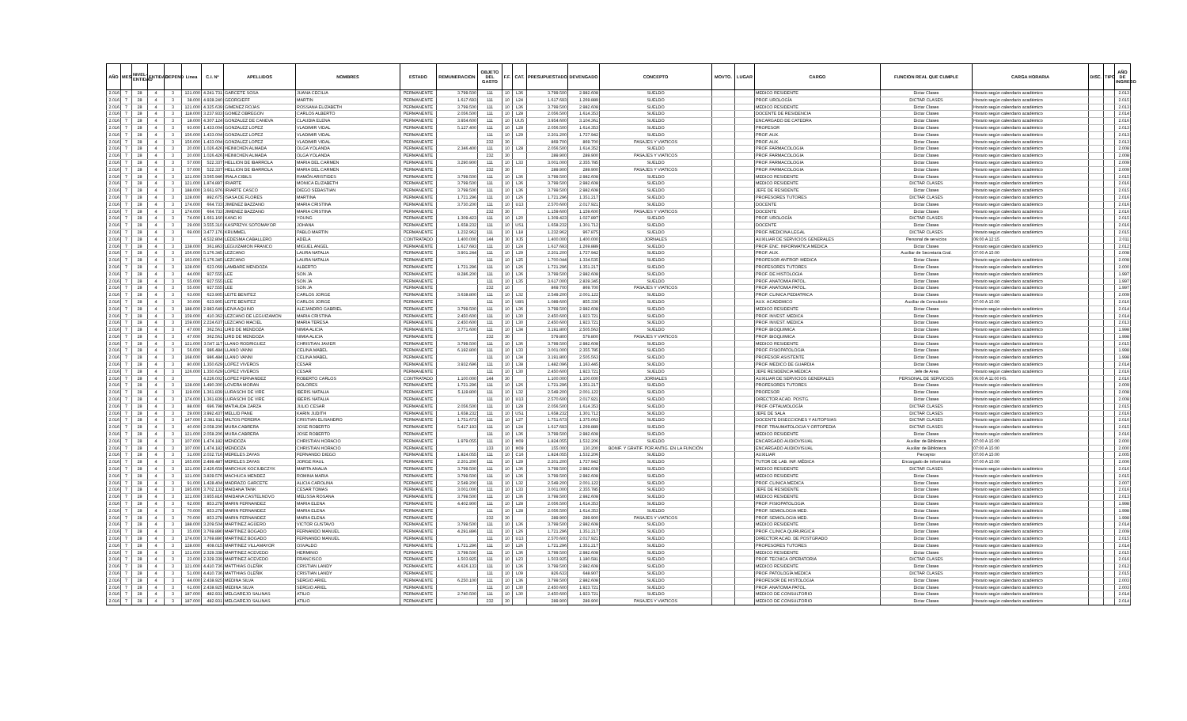| AÑO | MES | NIVEL-ENTIDAD | ENTIDAD | DEPEND | Linea | C.I. Nº | APELLIDOS | NOMBRES | ESTADO | REMUNERACION | OBJETO DEL GASTO | F.F. | CAT. | PRESUPUESTADO | DEVENGADO | CONCEPTO | MOVTO. | LUGAR | CARGO | FUNCION REAL QUE CUMPLE | CARGA HORARIA | DISC. | TIPO | AÑO DE INGRESO |
| --- | --- | --- | --- | --- | --- | --- | --- | --- | --- | --- | --- | --- | --- | --- | --- | --- | --- | --- | --- | --- | --- | --- | --- | --- |
| 2.016 | 7 | 28 | 4 | 3 | 121.000 | 4.241.731 | GARCETE SOSA | JUANA CECILIA | PERMANENTE | 3.799.500 | 111 | 10 | L36 | 3.799.500 | 2.982.608 | SUELDO | | | MEDICO RESIDENTE | Dictar Clases | Horario según calendario académico | | | 2.013 |
| 2.016 | 7 | 28 | 4 | 3 | 38.000 | 4.928.240 | GEORGIEFF | MARTIN | PERMANENTE | 1.617.693 | 111 | 10 | L24 | 1.617.693 | 1.269.889 | SUELDO | | | PROF. UROLOGÍA | DICTAR CLASES | Horario según calendario académico | | | 2.015 |
| 2.016 | 7 | 28 | 4 | 3 | 121.000 | 4.325.639 | GIMENEZ ROJAS | ROSSANA ELIZABETH | PERMANENTE | 3.799.500 | 111 | 10 | L36 | 3.799.500 | 2.982.608 | SUELDO | | | MEDICO RESIDENTE | Dictar Clases | Horario según calendario académico | | | 2.013 |
| 2.016 | 7 | 28 | 4 | 3 | 118.000 | 3.237.933 | GOMEZ OBREGON | CARLOS ALBERTO | PERMANENTE | 2.056.500 | 111 | 10 | L28 | 2.056.500 | 1.614.353 | SUELDO | | | DOCENTE DE RESIDENCIA | Dictar Clases | Horario según calendario académico | | | 2.014 |
| 2.016 | 7 | 28 | 4 | 3 | 18.000 | 4.307.124 | GONZALEZ DE CANEVA | CLAUDIA ELENA | PERMANENTE | 3.954.600 | 111 | 10 | UU5 | 3.954.600 | 3.104.361 | SUELDO | | | ENCARGADO DE CATEDRA | Dictar Clases | Horario según calendario académico | | | 2.016 |
| 2.016 | 7 | 28 | 4 | 3 | 93.000 | 1.433.004 | GONZALEZ LOPEZ | VLADIMIR VIDAL | PERMANENTE | 5.127.400 | 111 | 10 | L28 | 2.056.500 | 1.614.353 | SUELDO | | | PROFESOR | Dictar Clases | Horario según calendario académico | | | 2.013 |
| 2.016 | 7 | 28 | 4 | 3 | 156.000 | 1.433.004 | GONZALEZ LOPEZ | VLADIMIR VIDAL | PERMANENTE | | 111 | 10 | L29 | 2.201.200 | 1.727.942 | SUELDO | | | PROF. AUX. | Dictar Clases | Horario según calendario académico | | | 2.013 |
| 2.016 | 7 | 28 | 4 | 3 | 156.000 | 1.433.004 | GONZALEZ LOPEZ | VLADIMIR VIDAL | PERMANENTE | | 232 | 30 | | 869.700 | 869.700 | PASAJES Y VIATICOS | | | PROF. AUX. | Dictar Clases | Horario según calendario académico | | | 2.013 |
| 2.016 | 7 | 28 | 4 | 3 | 20.000 | 1.026.426 | HEINICHEN ALMADA | OLGA YOLANDA | PERMANENTE | 2.346.400 | 111 | 10 | L28 | 2.056.500 | 1.614.352 | SUELDO | | | PROF. FARMACOLOGIA | Dictar Clases | Horario según calendario académico | | | 2.008 |
| 2.016 | 7 | 28 | 4 | 3 | 20.000 | 1.026.426 | HEINICHEN ALMADA | OLGA YOLANDA | PERMANENTE | | 232 | 30 | | 289.900 | 289.900 | PASAJES Y VIATICOS | | | PROF. FARMACOLOGIA | Dictar Clases | Horario según calendario académico | | | 2.008 |
| 2.016 | 7 | 28 | 4 | 3 | 57.000 | 522.337 | HELLION DE IBARROLA | MARIA DEL CARMEN | PERMANENTE | 3.290.900 | 111 | 10 | L33 | 3.001.000 | 2.355.785 | SUELDO | | | PROF. FARMACOLOGIA | Dictar Clases | Horario según calendario académico | | | 2.009 |
| 2.016 | 7 | 28 | 4 | 3 | 57.000 | 522.337 | HELLION DE IBARROLA | MARIA DEL CARMEN | PERMANENTE | | 232 | 30 | | 289.900 | 289.900 | PASAJES Y VIATICOS | | | PROF. FARMACOLOGIA | Dictar Clases | Horario según calendario académico | | | 2.009 |
| 2.016 | 7 | 28 | 4 | 3 | 121.000 | 3.565.946 | IRALA CIBILS | RAMÓN ARISTIDES | PERMANENTE | 3.799.500 | 111 | 10 | L36 | 3.799.500 | 2.982.608 | SUELDO | | | MEDICO RESIDENTE | Dictar Clases | Horario según calendario académico | | | 2.015 |
| 2.016 | 7 | 28 | 4 | 3 | 121.000 | 1.874.897 | IRIARTE | MONICA ELIZABETH | PERMANENTE | 3.799.500 | 111 | 10 | L36 | 3.799.500 | 2.982.608 | SUELDO | | | MEDICO RESIDENTE | DICTAR CLASES | Horario según calendario académico | | | 2.016 |
| 2.016 | 7 | 28 | 4 | 3 | 188.000 | 3.661.976 | IRIARTE CASCO | DIEGO SEBASTIAN | PERMANENTE | 3.799.500 | 111 | 10 | L36 | 3.799.500 | 2.982.608 | SUELDO | | | JEFE DE RESIDENTE | Dictar Clases | Horario según calendario académico | | | 2.015 |
| 2.016 | 7 | 28 | 4 | 3 | 128.000 | 892.675 | ISASA DE FLORES | MARTINA | PERMANENTE | 1.721.296 | 111 | 10 | L26 | 1.721.296 | 1.351.217 | SUELDO | | | PROFESORES TUTORES | DICTAR CLASES | Horario según calendario académico | | | 2.016 |
| 2.016 | 7 | 28 | 4 | 3 | 174.000 | 664.733 | JIMENEZ BAZZANO | MARIA CRISTINA | PERMANENTE | 3.730.200 | 111 | 10 | U13 | 2.570.600 | 2.017.921 | SUELDO | | | DOCENTE | Dictar Clases | Horario según calendario académico | | | 2.016 |
| 2.016 | 7 | 28 | 4 | 3 | 174.000 | 664.733 | JIMENEZ BAZZANO | MARIA CRISTINA | PERMANENTE | | 232 | 30 | | 1.159.600 | 1.159.600 | PASAJES Y VIATICOS | | | DOCENTE | Dictar Clases | Horario según calendario académico | | | 2.016 |
| 2.016 | 7 | 28 | 4 | 3 | 74.000 | 1.661.160 | KANG KI | YOUNG | PERMANENTE | 1.309.423 | 111 | 10 | L20 | 1.309.423 | 1.027.897 | SUELDO | | | PROF. UROLOGÍA | DICTAR CLASES | Horario según calendario académico | | | 2.015 |
| 2.016 | 7 | 28 | 4 | 3 | 29.000 | 3.555.310 | KASPRZYK SOTOMAYOR | JOHANA | PERMANENTE | 1.658.232 | 111 | 10 | US1 | 1.658.232 | 1.301.712 | SUELDO | | | DOCENTE | Dictar Clases | Horario según calendario académico | | | 2.016 |
| 2.016 | 7 | 28 | 4 | 3 | 69.000 | 3.477.176 | KRUMMEL | PABLO MARTIN | PERMANENTE | 1.232.962 | 111 | 10 | L18 | 1.232.962 | 967.875 | SUELDO | | | PROF. MEDICINA LEGAL | DICTAR CLASES | Horario según calendario académico | | | 2.015 |
| 2.016 | 7 | 28 | 4 | 3 | | 4.532.804 | LEDESMA CABALLERO | ADELA | CONTRATADO | 1.400.000 | 144 | 30 | XJ5 | 1.400.000 | 1.400.000 | JORNALES | | | AUXILIAR DE SERVICIOS GENERALES | Personal de servicios | 06:00 A 12:15 | | | 2.011 |
| 2.016 | 7 | 28 | 4 | 3 | 138.000 | 361.863 | LEGUIZAMON FRANCO | MIGUEL ANGEL | PERMANENTE | 1.617.693 | 111 | 10 | L24 | 1.617.693 | 1.269.889 | SUELDO | | | PROF. ENC. INFORMATICA MEDICA | Dictar Clases | Horario según calendario académico | | | 2.012 |
| 2.016 | 7 | 28 | 4 | 3 | 156.000 | 5.176.345 | LEZCANO | LAURA NATALIA | PERMANENTE | 3.901.244 | 111 | 10 | L29 | 2.201.200 | 1.727.942 | SUELDO | | | PROF. AUX. | Auxiliar de Secretaria Gral. | 07:00 A 15:00 | | | 2.008 |
| 2.016 | 7 | 28 | 4 | 3 | 163.000 | 5.176.345 | LEZCANO | LAURA NATALIA | PERMANENTE | | 111 | 10 | L25 | 1.700.044 | 1.334.535 | SUELDO | | | PROFESOR ANTROP. MEDICA | Dictar Clases | Horario según calendario académico | | | 2.008 |
| 2.016 | 7 | 28 | 4 | 3 | 128.000 | 623.069 | LAMBARE MENDOZA | ALBERTO | PERMANENTE | 1.721.296 | 111 | 10 | L26 | 1.721.296 | 1.351.217 | SUELDO | | | PROFESORES TUTORES | Dictar Clases | Horario según calendario académico | | | 2.000 |
| 2.016 | 7 | 28 | 4 | 3 | 44.000 | 927.555 | LEE | SON JA | PERMANENTE | 8.286.200 | 111 | 10 | L36 | 3.799.500 | 2.982.608 | SUELDO | | | PROF. DE HISTOLOGIA | Dictar Clases | Horario según calendario académico | | | 1.997 |
| 2.016 | 7 | 28 | 4 | 3 | 55.000 | 927.555 | LEE | SON JA | PERMANENTE | | 111 | 10 | L35 | 3.617.000 | 2.839.345 | SUELDO | | | PROF. ANATOMIA PATOL. | Dictar Clases | Horario según calendario académico | | | 1.997 |
| 2.016 | 7 | 28 | 4 | 3 | 55.000 | 927.555 | LEE | SON JA | PERMANENTE | | 232 | 10 | | 869.700 | 869.700 | PASAJES Y VIATICOS | | | PROF. ANATOMIA PATOL. | Dictar Clases | Horario según calendario académico | | | 1.997 |
| 2.016 | 7 | 28 | 4 | 3 | 63.000 | 623.905 | LEITE BENITEZ | CARLOS JORGE | PERMANENTE | 3.638.800 | 111 | 10 | L32 | 2.549.200 | 2.001.122 | SUELDO | | | PROF. CLINICA PEDIATRICA | Dictar Clases | Horario según calendario académico | | | 2.009 |
| 2.016 | 7 | 28 | 4 | 3 | 30.000 | 623.905 | LEITE BENITEZ | CARLOS JORGE | PERMANENTE | | 111 | 10 | U8S | 1.089.600 | 855.336 | SUELDO | | | AUX. ACADEMICO | Auxiliar de Consultorio | 07:00 A 15:00 | | | 2.016 |
| 2.016 | 7 | 28 | 4 | 3 | 188.000 | 2.983.649 | LEIVA AQUINO | ALEJANDRO GABRIEL | PERMANENTE | 3.799.500 | 111 | 10 | L36 | 3.799.500 | 2.982.608 | SUELDO | | | MEDICO RESIDENTE | Dictar Clases | Horario según calendario académico | | | 2.014 |
| 2.016 | 7 | 28 | 4 | 3 | 159.000 | 410.362 | LEZCANO DE LEGUIZAMON | MARIA CRISTINA | PERMANENTE | 2.450.600 | 111 | 10 | L30 | 2.450.600 | 1.923.721 | SUELDO | | | PROF. INVEST. MEDICA | Dictar Clases | Horario según calendario académico | | | 2.014 |
| 2.016 | 7 | 28 | 4 | 3 | 159.000 | 2.224.637 | LEZCANO MACIEL | MARIA TERESA | PERMANENTE | 2.450.600 | 111 | 10 | L30 | 2.450.600 | 1.923.721 | SUELDO | | | PROF. INVEST. MEDICA | Dictar Clases | Horario según calendario académico | | | 2.013 |
| 2.016 | 7 | 28 | 4 | 3 | 47.000 | 362.561 | LIRD DE MENDOZA | NIMIA ALICIA | PERMANENTE | 3.771.600 | 111 | 10 | L34 | 3.191.800 | 2.505.563 | SUELDO | | | PROF. BIOQUIMICA | Dictar Clases | Horario según calendario académico | | | 1.998 |
| 2.016 | 7 | 28 | 4 | 3 | 47.000 | 362.561 | LIRD DE MENDOZA | NIMIA ALICIA | PERMANENTE | | 232 | 30 | | 579.800 | 579.800 | PASAJES Y VIATICOS | | | PROF. BIOQUIMICA | Dictar Clases | Horario según calendario académico | | | 1.998 |
| 2.016 | 7 | 28 | 4 | 3 | 121.000 | 3.547.117 | LLANO RODRIGUEZ | CHRISTIAN JAVIER | PERMANENTE | 3.799.500 | 111 | 10 | L36 | 3.799.500 | 2.982.608 | SUELDO | | | MEDICO RESIDENTE | Dictar Clases | Horario según calendario académico | | | 2.015 |
| 2.016 | 7 | 28 | 4 | 3 | 56.000 | 986.484 | LLANO VANNI | CELINA MABEL | PERMANENTE | 6.192.800 | 111 | 10 | L33 | 3.001.000 | 2.355.785 | SUELDO | | | PROF. FISIOPATOLOGIA | Dictar Clases | Horario según calendario académico | | | 1.998 |
| 2.016 | 7 | 28 | 4 | 3 | 168.000 | 986.484 | LLANO VANNI | CELINA MABEL | PERMANENTE | | 111 | 10 | L34 | 3.191.800 | 2.505.563 | SUELDO | | | PROFESOR ASISTENTE | Dictar Clases | Horario según calendario académico | | | 1.998 |
| 2.016 | 7 | 28 | 4 | 3 | 80.000 | 1.350.629 | LOPEZ VIVEROS | CESAR | PERMANENTE | 3.932.696 | 111 | 10 | L38 | 1.482.096 | 1.163.445 | SUELDO | | | PROF. MEDICO DE GUARDIA | Dictar Clases | Horario según calendario académico | | | 2.014 |
| 2.016 | 7 | 28 | 4 | 3 | 126.000 | 1.350.629 | LOPEZ VIVEROS | CESAR | PERMANENTE | | 111 | 10 | L30 | 2.450.600 | 1.923.721 | SUELDO | | | JEFE RESIDENCIA MEDICA | Jefe de Area | Horario según calendario académico | | | 2.016 |
| 2.016 | 7 | 28 | 4 | 3 | | 4.226.002 | LOPEZ FERNANDEZ | ROBERTO CARLOS | CONTRATADO | 1.100.000 | 144 | 30 | | 1.100.000 | 1.100.000 | JORNALES | | | AUXILIAR DE SERVICIOS GENERALES | PERSONAL DE SERVICIOS | 06:00 A 11:00 HS. | | | 2.016 |
| 2.016 | 7 | 28 | 4 | 3 | 128.000 | 1.490.300 | LOVERA MORAN | DOLORES | PERMANENTE | 1.721.296 | 111 | 10 | L26 | 1.721.296 | 1.351.217 | SUELDO | | | PROFESORES TUTORES | Dictar Clases | Horario según calendario académico | | | 2.009 |
| 2.016 | 7 | 28 | 4 | 3 | 119.000 | 1.361.839 | LURASCHI DE VIRE | IBERIS NATALIA | PERMANENTE | 5.119.800 | 111 | 10 | L32 | 2.549.200 | 2.001.122 | SUELDO | | | PROFESOR | Dictar Clases | Horario según calendario académico | | | 2.008 |
| 2.016 | 7 | 28 | 4 | 3 | 174.000 | 1.361.839 | LURASCHI DE VIRE | IBERIS NATALIA | PERMANENTE | | 111 | 10 | U13 | 2.570.600 | 2.017.921 | SUELDO | | | DIRECTOR ACAD. POSTG. | Dictar Clases | Horario según calendario académico | | | 2.008 |
| 2.016 | 7 | 28 | 4 | 3 | 88.000 | 696.798 | MATIAUDA ZARZA | JULIO CESAR | PERMANENTE | 2.056.500 | 111 | 10 | L28 | 2.056.500 | 1.614.353 | SUELDO | | | PROF. OFTALMOLOGÍA | DICTAR CLASES | Horario según calendario académico | | | 2.015 |
| 2.016 | 7 | 28 | 4 | 3 | 29.000 | 3.992.437 | MELLID PANE | KARIN JUDITH | PERMANENTE | 1.658.232 | 111 | 10 | US1 | 1.658.232 | 1.301.712 | SUELDO | | | JEFE DE SALA | DICTAR CLASES | Horario según calendario académico | | | 2.016 |
| 2.016 | 7 | 28 | 4 | 3 | 147.000 | 2.381.911 | MILTOS PEREIRA | CRISTIAN ELISANDRO | PERMANENTE | 1.751.673 | 111 | 10 | L27 | 1.751.673 | 1.375.063 | SUELDO | | | DOCENTE DISECCIONES Y AUTOPSIAS | DICTAR CLASES | Horario según calendario académico | | | 2.016 |
| 2.016 | 7 | 28 | 4 | 3 | 40.000 | 2.058.206 | MURA CABRERA | JOSE ROBERTO | PERMANENTE | 5.417.193 | 111 | 10 | L24 | 1.617.693 | 1.269.889 | SUELDO | | | PROF. TRAUMATOLOGIA Y ORTOPEDIA | DICTAR CLASES | Horario según calendario académico | | | 2.015 |
| 2.016 | 7 | 28 | 4 | 3 | 121.000 | 2.058.206 | MURA CABRERA | JOSE ROBERTO | PERMANENTE | | 111 | 10 | L36 | 3.799.500 | 2.982.608 | SUELDO | | | MEDICO RESIDENTE | Dictar Clases | Horario según calendario académico | | | 2.016 |
| 2.016 | 7 | 28 | 4 | 3 | 107.000 | 1.474.182 | MENDOZA | CHRISTIAN HORACIO | PERMANENTE | 1.979.055 | 111 | 10 | H09 | 1.824.055 | 1.532.206 | SUELDO | | | ENCARGADO AUDIOVISUAL | Auxiliar de Biblioteca | 07:00 A 15:00 | | | 2.000 |
| 2.016 | 7 | 28 | 4 | 3 | 107.000 | 1.474.182 | MENDOZA | CHRISTIAN HORACIO | PERMANENTE | | 133 | 10 | H09 | 155.000 | 130.200 | BONIF. Y GRATIF. POR ANTIG. EN LA FUNCIÓN | | | ENCARGADO AUDIOVISUAL | Auxiliar de Biblioteca | 07:00 A 15:00 | | | 2.000 |
| 2.016 | 7 | 28 | 4 | 3 | 31.000 | 2.032.716 | MERELES ZAYAS | FERNANDO DIEGO | PERMANENTE | 1.824.055 | 111 | 10 | C16 | 1.824.055 | 1.532.206 | SUELDO | | | AUXILIAR | Perceptor | 07:00 A 15:00 | | | 2.005 |
| 2.016 | 7 | 28 | 4 | 3 | 165.000 | 2.499.487 | MERELES ZAYAS | JORGE RAUL | PERMANENTE | 2.201.200 | 111 | 10 | L29 | 2.201.200 | 1.727.942 | SUELDO | | | TUTOR DE LAB. INF. MÉDICA | Encargado de Informatica | 07:00 A 15:00 | | | 2.006 |
| 2.016 | 7 | 28 | 4 | 3 | 121.000 | 2.426.659 | MARCHUK KOCIUBCZYK | MARTA ANALIA | PERMANENTE | 3.799.500 | 111 | 10 | L36 | 3.799.500 | 2.982.608 | SUELDO | | | MEDICO RESIDENTE | DICTAR CLASES | Horario según calendario académico | | | 2.016 |
| 2.016 | 7 | 28 | 4 | 3 | 121.000 | 3.839.576 | MACHUCA MENDEZ | ROMINA MARIA | PERMANENTE | 3.799.500 | 111 | 10 | L36 | 3.799.500 | 2.982.608 | SUELDO | | | MEDICO RESIDENTE | Dictar Clases | Horario según calendario académico | | | 2.015 |
| 2.016 | 7 | 28 | 4 | 3 | 91.000 | 1.428.404 | MADRAZO GARCETE | ALICIA CAROLINA | PERMANENTE | 2.549.200 | 111 | 10 | L32 | 2.549.200 | 2.001.122 | SUELDO | | | PROF. CLINICA MEDICA | Dictar Clases | Horario según calendario académico | | | 2.007 |
| 2.016 | 7 | 28 | 4 | 3 | 195.000 | 3.702.132 | MAIDANA TANK | CESAR TOMAS | PERMANENTE | 3.001.000 | 111 | 10 | L33 | 3.001.000 | 2.355.785 | SUELDO | | | JEFE DE RESIDENTE | Dictar Clases | Horario según calendario académico | | | 2.016 |
| 2.016 | 7 | 28 | 4 | 3 | 121.000 | 3.955.816 | MAIDANA CASTELNOVO | MELISSA ROSANA | PERMANENTE | 3.799.500 | 111 | 10 | L36 | 3.799.500 | 2.982.608 | SUELDO | | | MEDICO RESIDENTE | Dictar Clases | Horario según calendario académico | | | 2.013 |
| 2.016 | 7 | 28 | 4 | 3 | 62.000 | 853.278 | MARIN FERNANDEZ | MARIA ELENA | PERMANENTE | 4.402.900 | 111 | 10 | L28 | 2.056.500 | 1.614.353 | SUELDO | | | PROF. FISIOPATOLOGIA | Dictar Clases | Horario según calendario académico | | | 1.998 |
| 2.016 | 7 | 28 | 4 | 3 | 70.000 | 853.278 | MARIN FERNANDEZ | MARIA ELENA | PERMANENTE | | 111 | 10 | L28 | 2.056.500 | 1.614.353 | SUELDO | | | PROF. SEMIOLOGIA MED. | Dictar Clases | Horario según calendario académico | | | 1.998 |
| 2.016 | 7 | 28 | 4 | 3 | 70.000 | 853.278 | MARIN FERNANDEZ | MARIA ELENA | PERMANENTE | | 232 | 30 | | 289.900 | 289.900 | PASAJES Y VIATICOS | | | PROF. SEMIOLOGIA MED. | Dictar Clases | Horario según calendario académico | | | 1.998 |
| 2.016 | 7 | 28 | 4 | 3 | 188.000 | 3.209.504 | MARTINEZ AGÜERO | VICTOR GUSTAVO | PERMANENTE | 3.799.500 | 111 | 10 | L36 | 3.799.500 | 2.982.608 | SUELDO | | | MEDICO RESIDENTE | Dictar Clases | Horario según calendario académico | | | 2.014 |
| 2.016 | 7 | 28 | 4 | 3 | 35.000 | 3.769.890 | MARTINEZ BOGADO | FERNANDO MANUEL | PERMANENTE | 4.291.896 | 111 | 10 | L26 | 1.721.296 | 1.351.217 | SUELDO | | | PROF. CLINICA QUIRURGICA | Dictar Clases | Horario según calendario académico | | | 2.009 |
| 2.016 | 7 | 28 | 4 | 3 | 174.000 | 3.769.890 | MARTINEZ BOGADO | FERNANDO MANUEL | PERMANENTE | | 111 | 10 | U13 | 2.570.600 | 2.017.921 | SUELDO | | | DIRECTOR ACAD. DE POSTGRADO | Dictar Clases | Horario según calendario académico | | | 2.015 |
| 2.016 | 7 | 28 | 4 | 3 | 128.000 | 408.015 | MARTINEZ VILLAMAYOR | OSVALDO | PERMANENTE | 1.721.296 | 111 | 10 | L26 | 1.721.296 | 1.351.217 | SUELDO | | | PROFESORES TUTORES | Dictar Clases | Horario según calendario académico | | | 2.014 |
| 2.016 | 7 | 28 | 4 | 3 | 121.000 | 2.329.338 | MARTINEZ ACEVEDO | HERMINIO | PERMANENTE | 3.799.500 | 111 | 10 | L36 | 3.799.500 | 2.982.608 | SUELDO | | | MEDICO RESIDENTE | Dictar Clases | Horario según calendario académico | | | 2.015 |
| 2.016 | 7 | 28 | 4 | 3 | 23.000 | 2.329.339 | MARTINEZ ACEVEDO | FRANCISCO | PERMANENTE | 1.503.925 | 111 | 10 | L23 | 1.503.925 | 1.180.581 | SUELDO | | | PROF. TECNICA OPERATORIA | DICTAR CLASES | Horario según calendario académico | | | 2.016 |
| 2.016 | 7 | 28 | 4 | 3 | 121.000 | 4.410.736 | MATTHIAS OLEÑIK | CRISTIAN LANDY | PERMANENTE | 4.626.133 | 111 | 10 | L36 | 3.799.500 | 2.982.608 | SUELDO | | | MEDICO RESIDENTE | Dictar Clases | Horario según calendario académico | | | 2.012 |
| 2.016 | 7 | 28 | 4 | 3 | 51.000 | 4.410.736 | MATTHIAS OLEÑIK | CRISTIAN LANDY | PERMANENTE | | 111 | 10 | L09 | 826.633 | 648.907 | SUELDO | | | PROF. PATOLOGÍA MEDICA | DICTAR CLASES | Horario según calendario académico | | | 2.015 |
| 2.016 | 7 | 28 | 4 | 3 | 44.000 | 2.438.925 | MEDINA SILVA | SERGIO ARIEL | PERMANENTE | 6.250.100 | 111 | 10 | L36 | 3.799.500 | 2.982.608 | SUELDO | | | PROFESOR DE HISTOLOGIA | Dictar Clases | Horario según calendario académico | | | 2.003 |
| 2.016 | 7 | 28 | 4 | 3 | 61.000 | 2.438.925 | MEDINA SILVA | SERGIO ARIEL | PERMANENTE | | 111 | 10 | L30 | 2.450.600 | 1.923.721 | SUELDO | | | PROF. ANATOMIA PATOL. | Dictar Clases | Horario según calendario académico | | | 2.003 |
| 2.016 | 7 | 28 | 4 | 3 | 187.000 | 482.931 | MELGAREJO SALINAS | ATILIO | PERMANENTE | 2.740.500 | 111 | 10 | L30 | 2.450.600 | 1.923.721 | SUELDO | | | MEDICO DE CONSULTORIO | Dictar Clases | Horario según calendario académico | | | 2.014 |
| 2.016 | 7 | 28 | 4 | 3 | 187.000 | 482.931 | MELGAREJO SALINAS | ATILIO | PERMANENTE | | 232 | 30 | | 289.900 | 289.900 | PASAJES Y VIATICOS | | | MEDICO DE CONSULTORIO | Dictar Clases | Horario según calendario académico | | | 2.014 |